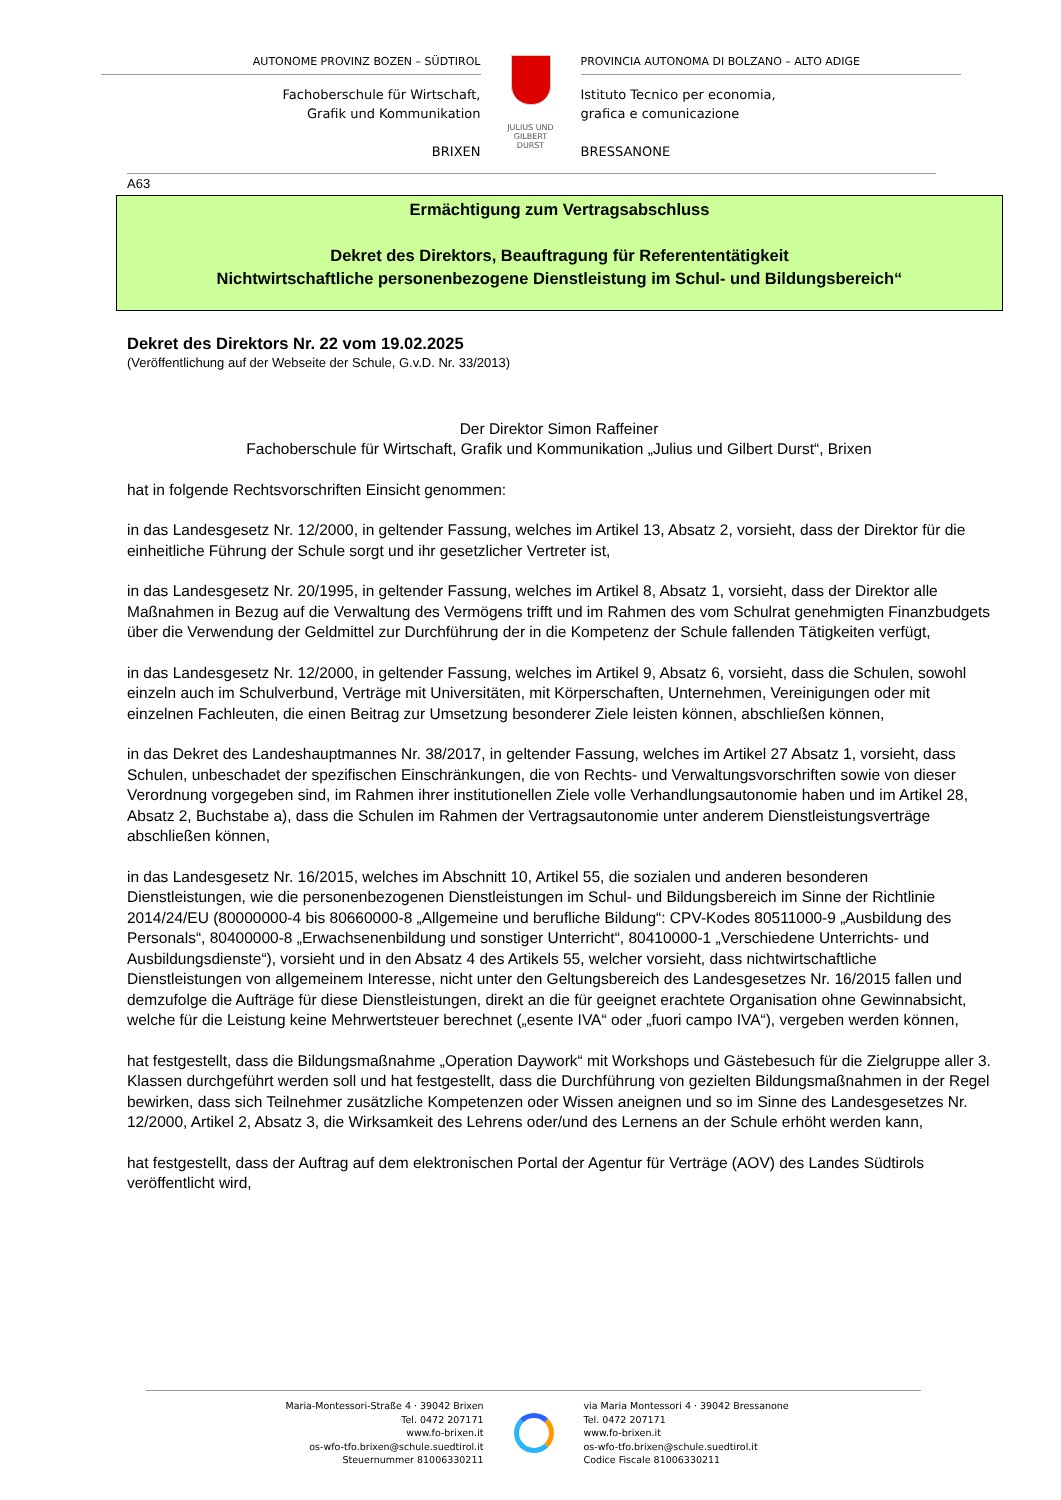AUTONOME PROVINZ BOZEN – SÜDTIROL
Fachoberschule für Wirtschaft,
Grafik und Kommunikation
BRIXEN
JULIUS UND
GILBERT DURST
PROVINCIA AUTONOMA DI BOLZANO – ALTO ADIGE
Istituto Tecnico per economia,
grafica e comunicazione
BRESSANONE
A63
Ermächtigung zum Vertragsabschluss
Dekret des Direktors, Beauftragung für Referententätigkeit
Nichtwirtschaftliche personenbezogene Dienstleistung im Schul- und Bildungsbereich“
Dekret des Direktors Nr. 22 vom 19.02.2025
(Veröffentlichung auf der Webseite der Schule, G.v.D. Nr. 33/2013)
Der Direktor Simon Raffeiner
Fachoberschule für Wirtschaft, Grafik und Kommunikation „Julius und Gilbert Durst“, Brixen
hat in folgende Rechtsvorschriften Einsicht genommen:
in das Landesgesetz Nr. 12/2000, in geltender Fassung, welches im Artikel 13, Absatz 2, vorsieht, dass der Direktor für die einheitliche Führung der Schule sorgt und ihr gesetzlicher Vertreter ist,
in das Landesgesetz Nr. 20/1995, in geltender Fassung, welches im Artikel 8, Absatz 1, vorsieht, dass der Direktor alle Maßnahmen in Bezug auf die Verwaltung des Vermögens trifft und im Rahmen des vom Schulrat genehmigten Finanzbudgets über die Verwendung der Geldmittel zur Durchführung der in die Kompetenz der Schule fallenden Tätigkeiten verfügt,
in das Landesgesetz Nr. 12/2000, in geltender Fassung, welches im Artikel 9, Absatz 6, vorsieht, dass die Schulen, sowohl einzeln auch im Schulverbund, Verträge mit Universitäten, mit Körperschaften, Unternehmen, Vereinigungen oder mit einzelnen Fachleuten, die einen Beitrag zur Umsetzung besonderer Ziele leisten können, abschließen können,
in das Dekret des Landeshauptmannes Nr. 38/2017, in geltender Fassung, welches im Artikel 27 Absatz 1, vorsieht, dass Schulen, unbeschadet der spezifischen Einschränkungen, die von Rechts- und Verwaltungsvorschriften sowie von dieser Verordnung vorgegeben sind, im Rahmen ihrer institutionellen Ziele volle Verhandlungsautonomie haben und im Artikel 28, Absatz 2, Buchstabe a), dass die Schulen im Rahmen der Vertragsautonomie unter anderem Dienstleistungsverträge abschließen können,
in das Landesgesetz Nr. 16/2015, welches im Abschnitt 10, Artikel 55, die sozialen und anderen besonderen Dienstleistungen, wie die personenbezogenen Dienstleistungen im Schul- und Bildungsbereich im Sinne der Richtlinie 2014/24/EU (80000000-4 bis 80660000-8 „Allgemeine und berufliche Bildung“: CPV-Kodes 80511000-9 „Ausbildung des Personals“, 80400000-8 „Erwachsenenbildung und sonstiger Unterricht“, 80410000-1 „Verschiedene Unterrichts- und Ausbildungsdienste“), vorsieht und in den Absatz 4 des Artikels 55, welcher vorsieht, dass nichtwirtschaftliche Dienstleistungen von allgemeinem Interesse, nicht unter den Geltungsbereich des Landesgesetzes Nr. 16/2015 fallen und demzufolge die Aufträge für diese Dienstleistungen, direkt an die für geeignet erachtete Organisation ohne Gewinnabsicht, welche für die Leistung keine Mehrwertsteuer berechnet („esente IVA“ oder „fuori campo IVA“), vergeben werden können,
hat festgestellt, dass die Bildungsmaßnahme „Operation Daywork“ mit Workshops und Gästebesuch für die Zielgruppe aller 3. Klassen durchgeführt werden soll und hat festgestellt, dass die Durchführung von gezielten Bildungsmaßnahmen in der Regel bewirken, dass sich Teilnehmer zusätzliche Kompetenzen oder Wissen aneignen und so im Sinne des Landesgesetzes Nr. 12/2000, Artikel 2, Absatz 3, die Wirksamkeit des Lehrens oder/und des Lernens an der Schule erhöht werden kann,
hat festgestellt, dass der Auftrag auf dem elektronischen Portal der Agentur für Verträge (AOV) des Landes Südtirols veröffentlicht wird,
Maria-Montessori-Straße 4 · 39042 Brixen
Tel. 0472 207171
www.fo-brixen.it
os-wfo-tfo.brixen@schule.suedtirol.it
Steuernummer 81006330211
via Maria Montessori 4 · 39042 Bressanone
Tel. 0472 207171
www.fo-brixen.it
os-wfo-tfo.brixen@schule.suedtirol.it
Codice Fiscale 81006330211